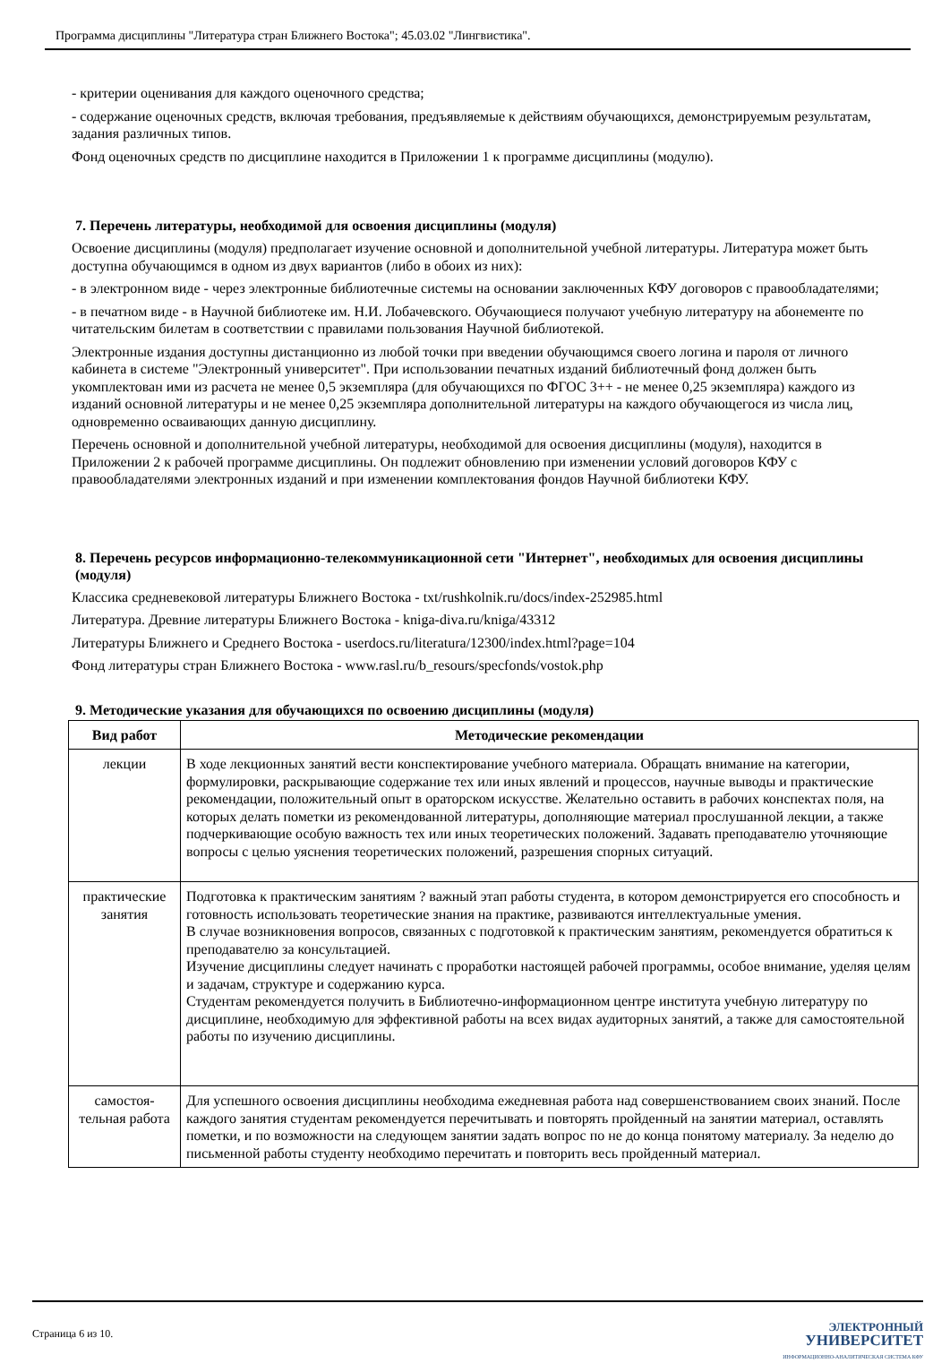Программа дисциплины "Литература стран Ближнего Востока"; 45.03.02 "Лингвистика".
- критерии оценивания для каждого оценочного средства;
- содержание оценочных средств, включая требования, предъявляемые к действиям обучающихся, демонстрируемым результатам, задания различных типов.
Фонд оценочных средств по дисциплине находится в Приложении 1 к программе дисциплины (модулю).
7. Перечень литературы, необходимой для освоения дисциплины (модуля)
Освоение дисциплины (модуля) предполагает изучение основной и дополнительной учебной литературы. Литература может быть доступна обучающимся в одном из двух вариантов (либо в обоих из них):
- в электронном виде - через электронные библиотечные системы на основании заключенных КФУ договоров с правообладателями;
- в печатном виде - в Научной библиотеке им. Н.И. Лобачевского. Обучающиеся получают учебную литературу на абонементе по читательским билетам в соответствии с правилами пользования Научной библиотекой.
Электронные издания доступны дистанционно из любой точки при введении обучающимся своего логина и пароля от личного кабинета в системе "Электронный университет". При использовании печатных изданий библиотечный фонд должен быть укомплектован ими из расчета не менее 0,5 экземпляра (для обучающихся по ФГОС 3++ - не менее 0,25 экземпляра) каждого из изданий основной литературы и не менее 0,25 экземпляра дополнительной литературы на каждого обучающегося из числа лиц, одновременно осваивающих данную дисциплину.
Перечень основной и дополнительной учебной литературы, необходимой для освоения дисциплины (модуля), находится в Приложении 2 к рабочей программе дисциплины. Он подлежит обновлению при изменении условий договоров КФУ с правообладателями электронных изданий и при изменении комплектования фондов Научной библиотеки КФУ.
8. Перечень ресурсов информационно-телекоммуникационной сети "Интернет", необходимых для освоения дисциплины (модуля)
Классика средневековой литературы Ближнего Востока - txt/rushkolnik.ru/docs/index-252985.html
Литература. Древние литературы Ближнего Востока - kniga-diva.ru/kniga/43312
Литературы Ближнего и Среднего Востока - userdocs.ru/literatura/12300/index.html?page=104
Фонд литературы стран Ближнего Востока - www.rasl.ru/b_resours/specfonds/vostok.php
9. Методические указания для обучающихся по освоению дисциплины (модуля)
| Вид работ | Методические рекомендации |
| --- | --- |
| лекции | В ходе лекционных занятий вести конспектирование учебного материала. Обращать внимание на категории, формулировки, раскрывающие содержание тех или иных явлений и процессов, научные выводы и практические рекомендации, положительный опыт в ораторском искусстве. Желательно оставить в рабочих конспектах поля, на которых делать пометки из рекомендованной литературы, дополняющие материал прослушанной лекции, а также подчеркивающие особую важность тех или иных теоретических положений. Задавать преподавателю уточняющие вопросы с целью уяснения теоретических положений, разрешения спорных ситуаций. |
| практические занятия | Подготовка к практическим занятиям ? важный этап работы студента, в котором демонстрируется его способность и готовность использовать теоретические знания на практике, развиваются интеллектуальные умения. В случае возникновения вопросов, связанных с подготовкой к практическим занятиям, рекомендуется обратиться к преподавателю за консультацией. Изучение дисциплины следует начинать с проработки настоящей рабочей программы, особое внимание, уделяя целям и задачам, структуре и содержанию курса. Студентам рекомендуется получить в Библиотечно-информационном центре института учебную литературу по дисциплине, необходимую для эффективной работы на всех видах аудиторных занятий, а также для самостоятельной работы по изучению дисциплины. |
| самостоя- тельная работа | Для успешного освоения дисциплины необходима ежедневная работа над совершенствованием своих знаний. После каждого занятия студентам рекомендуется перечитывать и повторять пройденный на занятии материал, оставлять пометки, и по возможности на следующем занятии задать вопрос по не до конца понятому материалу. За неделю до письменной работы студенту необходимо перечитать и повторить весь пройденный материал. |
Страница 6 из 10.
ЭЛЕКТРОННЫЙ
УНИВЕРСИТЕТ
ИНФОРМАЦИОННО-АНАЛИТИЧЕСКАЯ СИСТЕМА КФУ